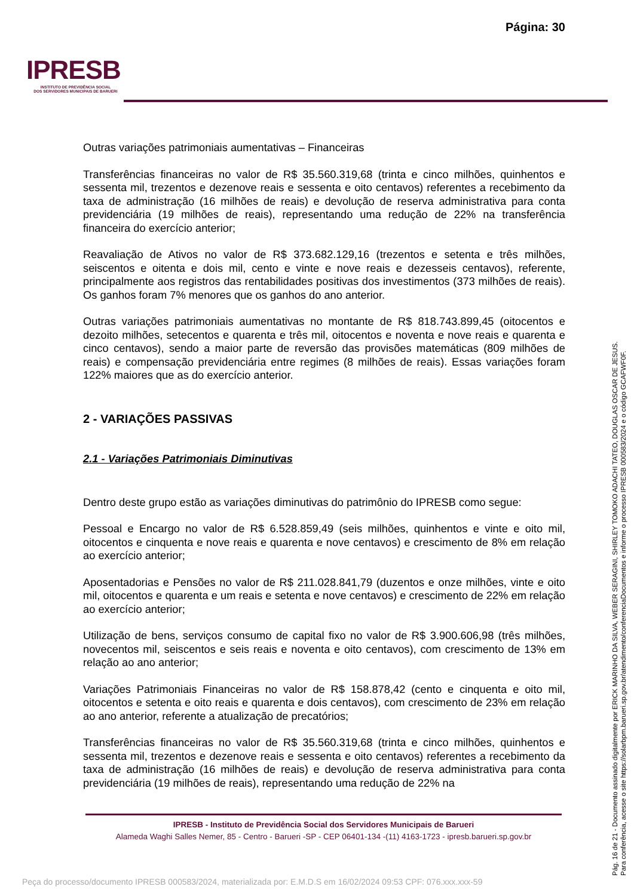Página: 30
IPRESB
INSTITUTO DE PREVIDÊNCIA SOCIAL
DOS SERVIDORES MUNICIPAIS DE BARUERI
Outras variações patrimoniais aumentativas – Financeiras
Transferências financeiras no valor de R$ 35.560.319,68 (trinta e cinco milhões, quinhentos e sessenta mil, trezentos e dezenove reais e sessenta e oito centavos) referentes a recebimento da taxa de administração (16 milhões de reais) e devolução de reserva administrativa para conta previdenciária (19 milhões de reais), representando uma redução de 22% na transferência financeira do exercício anterior;
Reavaliação de Ativos no valor de R$ 373.682.129,16 (trezentos e setenta e três milhões, seiscentos e oitenta e dois mil, cento e vinte e nove reais e dezesseis centavos), referente, principalmente aos registros das rentabilidades positivas dos investimentos (373 milhões de reais). Os ganhos foram 7% menores que os ganhos do ano anterior.
Outras variações patrimoniais aumentativas no montante de R$ 818.743.899,45 (oitocentos e dezoito milhões, setecentos e quarenta e três mil, oitocentos e noventa e nove reais e quarenta e cinco centavos), sendo a maior parte de reversão das provisões matemáticas (809 milhões de reais) e compensação previdenciária entre regimes (8 milhões de reais). Essas variações foram 122% maiores que as do exercício anterior.
2 - VARIAÇÕES PASSIVAS
2.1 - Variações Patrimoniais Diminutivas
Dentro deste grupo estão as variações diminutivas do patrimônio do IPRESB como segue:
Pessoal e Encargo no valor de R$ 6.528.859,49 (seis milhões, quinhentos e vinte e oito mil, oitocentos e cinquenta e nove reais e quarenta e nove centavos) e crescimento de 8% em relação ao exercício anterior;
Aposentadorias e Pensões no valor de R$ 211.028.841,79 (duzentos e onze milhões, vinte e oito mil, oitocentos e quarenta e um reais e setenta e nove centavos) e crescimento de 22% em relação ao exercício anterior;
Utilização de bens, serviços consumo de capital fixo no valor de R$ 3.900.606,98 (três milhões, novecentos mil, seiscentos e seis reais e noventa e oito centavos), com crescimento de 13% em relação ao ano anterior;
Variações Patrimoniais Financeiras no valor de R$ 158.878,42 (cento e cinquenta e oito mil, oitocentos e setenta e oito reais e quarenta e dois centavos), com crescimento de 23% em relação ao ano anterior, referente a atualização de precatórios;
Transferências financeiras no valor de R$ 35.560.319,68 (trinta e cinco milhões, quinhentos e sessenta mil, trezentos e dezenove reais e sessenta e oito centavos) referentes a recebimento da taxa de administração (16 milhões de reais) e devolução de reserva administrativa para conta previdenciária (19 milhões de reais), representando uma redução de 22% na
IPRESB - Instituto de Previdência Social dos Servidores Municipais de Barueri
Alameda Waghi Salles Nemer, 85 - Centro - Barueri -SP - CEP 06401-134 -(11) 4163-1723 - ipresb.barueri.sp.gov.br
Pág. 16 de 21 - Documento assinado digitalmente por ERICK MARINHO DA SILVA, WEBER SERAGINI, SHIRLEY TOMOKO ADACHI TATEO, DOUGLAS OSCAR DE JESUS.
Para conferência, acesse o site https://solarbpm.barueri.sp.gov.br/atendimento/conferenciaDocumentos e informe o processo IPRESB 000583/2024 e o código GCAFWF0F.
Peça do processo/documento IPRESB 000583/2024, materializada por: E.M.D.S em 16/02/2024 09:53 CPF: 076.xxx.xxx-59